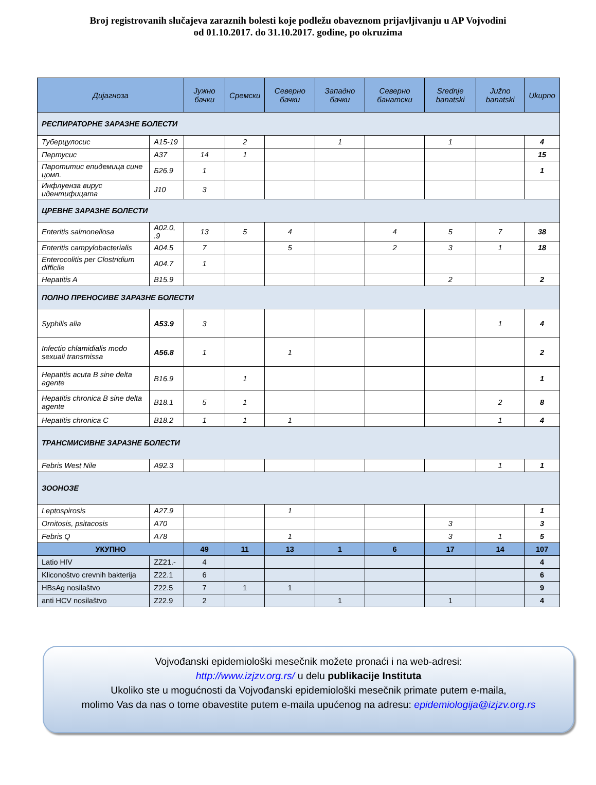Broj registrovanih slučajeva zaraznih bolesti koje podležu obaveznom prijavljivanju u AP Vojvodini
od 01.10.2017. do 31.10.2017. godine, po okruzima
| Дијагноза | | Јужно бачки | Сремски | Северно бачки | Западно бачки | Северно банатски | Srednje banatski | Južno banatski | Ukupno |
| --- | --- | --- | --- | --- | --- | --- | --- | --- | --- |
| РЕСПИРАТОРНЕ ЗАРАЗНЕ БОЛЕСТИ | | | | | | | | | |
| Туберцулосис | A15-19 | | 2 | | 1 | | 1 | | 4 |
| Пертусис | A37 | 14 | 1 | | | | | | 15 |
| Паротитис епидемица сине цомп. | Б26.9 | 1 | | | | | | | 1 |
| Инфлуенза вирус идентифицата | J10 | 3 | | | | | | | |
| ЦРЕВНЕ ЗАРАЗНЕ БОЛЕСТИ | | | | | | | | | |
| Enteritis salmonellosa | A02.0, .9 | 13 | 5 | 4 | | 4 | 5 | 7 | 38 |
| Enteritis campylobacterialis | A04.5 | 7 | | 5 | | 2 | 3 | 1 | 18 |
| Enterocolitis per Clostridium difficile | A04.7 | 1 | | | | | | | |
| Hepatitis A | B15.9 | | | | | | 2 | | 2 |
| ПОЛНО ПРЕНОСИВЕ ЗАРАЗНЕ БОЛЕСТИ | | | | | | | | | |
| Syphilis alia | A53.9 | 3 | | | | | | 1 | 4 |
| Infectio chlamidialis modo sexuali transmissa | A56.8 | 1 | | 1 | | | | | 2 |
| Hepatitis acuta B sine delta agente | B16.9 | | 1 | | | | | | 1 |
| Hepatitis chronica B sine delta agente | B18.1 | 5 | 1 | | | | | 2 | 8 |
| Hepatitis chronica C | B18.2 | 1 | 1 | 1 | | | | 1 | 4 |
| ТРАНСМИСИВНЕ ЗАРАЗНЕ БОЛЕСТИ | | | | | | | | | |
| Febris West Nile | A92.3 | | | | | | | 1 | 1 |
| ЗООНОЗЕ | | | | | | | | | |
| Leptospirosis | A27.9 | | | 1 | | | | | 1 |
| Ornitosis, psitacosis | A70 | | | | | | 3 | | 3 |
| Febris Q | A78 | | | 1 | | | 3 | 1 | 5 |
| УКУПНО | | 49 | 11 | 13 | 1 | 6 | 17 | 14 | 107 |
| Latio HIV | ZZ21.- | 4 | | | | | | | 4 |
| Kliconoštvo crevnih bakterija | Z22.1 | 6 | | | | | | | 6 |
| HBsAg nosilaštvo | Z22.5 | 7 | 1 | 1 | | | | | 9 |
| anti HCV nosilaštvo | Z22.9 | 2 | | | 1 | | 1 | | 4 |
Vojvođanski epidemiološki mesečnik možete pronaći i na web-adresi:
http://www.izjzv.org.rs/ u delu publikacije Instituta
Ukoliko ste u mogućnosti da Vojvođanski epidemiološki mesečnik primate putem e-maila,
molimo Vas da nas o tome obavestite putem e-maila upućenog na adresu: epidemiologija@izjzv.org.rs